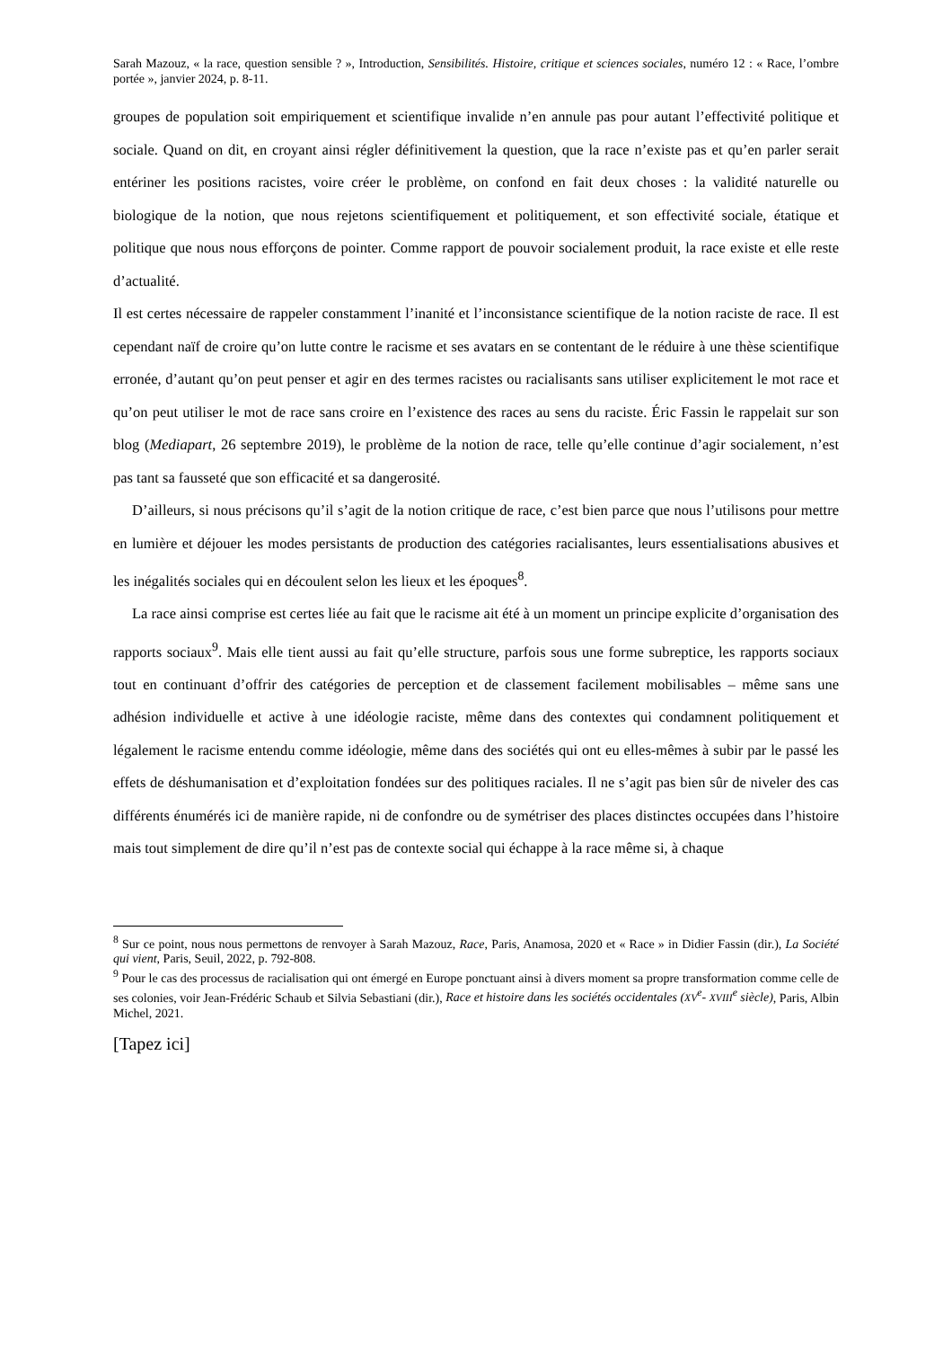Sarah Mazouz, « la race, question sensible ? », Introduction, Sensibilités. Histoire, critique et sciences sociales, numéro 12 : « Race, l’ombre portée », janvier 2024, p. 8-11.
groupes de population soit empiriquement et scientifique invalide n’en annule pas pour autant l’effectivité politique et sociale. Quand on dit, en croyant ainsi régler définitivement la question, que la race n’existe pas et qu’en parler serait entériner les positions racistes, voire créer le problème, on confond en fait deux choses : la validité naturelle ou biologique de la notion, que nous rejetons scientifiquement et politiquement, et son effectivité sociale, étatique et politique que nous nous efforçons de pointer. Comme rapport de pouvoir socialement produit, la race existe et elle reste d’actualité.
Il est certes nécessaire de rappeler constamment l’inanité et l’inconsistance scientifique de la notion raciste de race. Il est cependant naïf de croire qu’on lutte contre le racisme et ses avatars en se contentant de le réduire à une thèse scientifique erronée, d’autant qu’on peut penser et agir en des termes racistes ou racialisants sans utiliser explicitement le mot race et qu’on peut utiliser le mot de race sans croire en l’existence des races au sens du raciste. Éric Fassin le rappelait sur son blog (Mediapart, 26 septembre 2019), le problème de la notion de race, telle qu’elle continue d’agir socialement, n’est pas tant sa fausseté que son efficacité et sa dangerosité.
D’ailleurs, si nous précisons qu’il s’agit de la notion critique de race, c’est bien parce que nous l’utilisons pour mettre en lumière et déjouer les modes persistants de production des catégories racialisantes, leurs essentialisations abusives et les inégalités sociales qui en découlent selon les lieux et les époques<sup>8</sup>.
La race ainsi comprise est certes liée au fait que le racisme ait été à un moment un principe explicite d’organisation des rapports sociaux<sup>9</sup>. Mais elle tient aussi au fait qu’elle structure, parfois sous une forme subreptice, les rapports sociaux tout en continuant d’offrir des catégories de perception et de classement facilement mobilisables – même sans une adhésion individuelle et active à une idéologie raciste, même dans des contextes qui condamnent politiquement et légalement le racisme entendu comme idéologie, même dans des sociétés qui ont eu elles-mêmes à subir par le passé les effets de déshumanisation et d’exploitation fondées sur des politiques raciales. Il ne s’agit pas bien sûr de niveler des cas différents énumérés ici de manière rapide, ni de confondre ou de symétriser des places distinctes occupées dans l’histoire mais tout simplement de dire qu’il n’est pas de contexte social qui échappe à la race même si, à chaque
<sup>8</sup> Sur ce point, nous nous permettons de renvoyer à Sarah Mazouz, Race, Paris, Anamosa, 2020 et « Race » in Didier Fassin (dir.), La Société qui vient, Paris, Seuil, 2022, p. 792-808.
<sup>9</sup> Pour le cas des processus de racialisation qui ont émergé en Europe ponctuant ainsi à divers moment sa propre transformation comme celle de ses colonies, voir Jean-Frédéric Schaub et Silvia Sebastiani (dir.), Race et histoire dans les sociétés occidentales (XV<sup>e</sup>- XVIII<sup>e</sup> siècle), Paris, Albin Michel, 2021.
[Tapez ici]